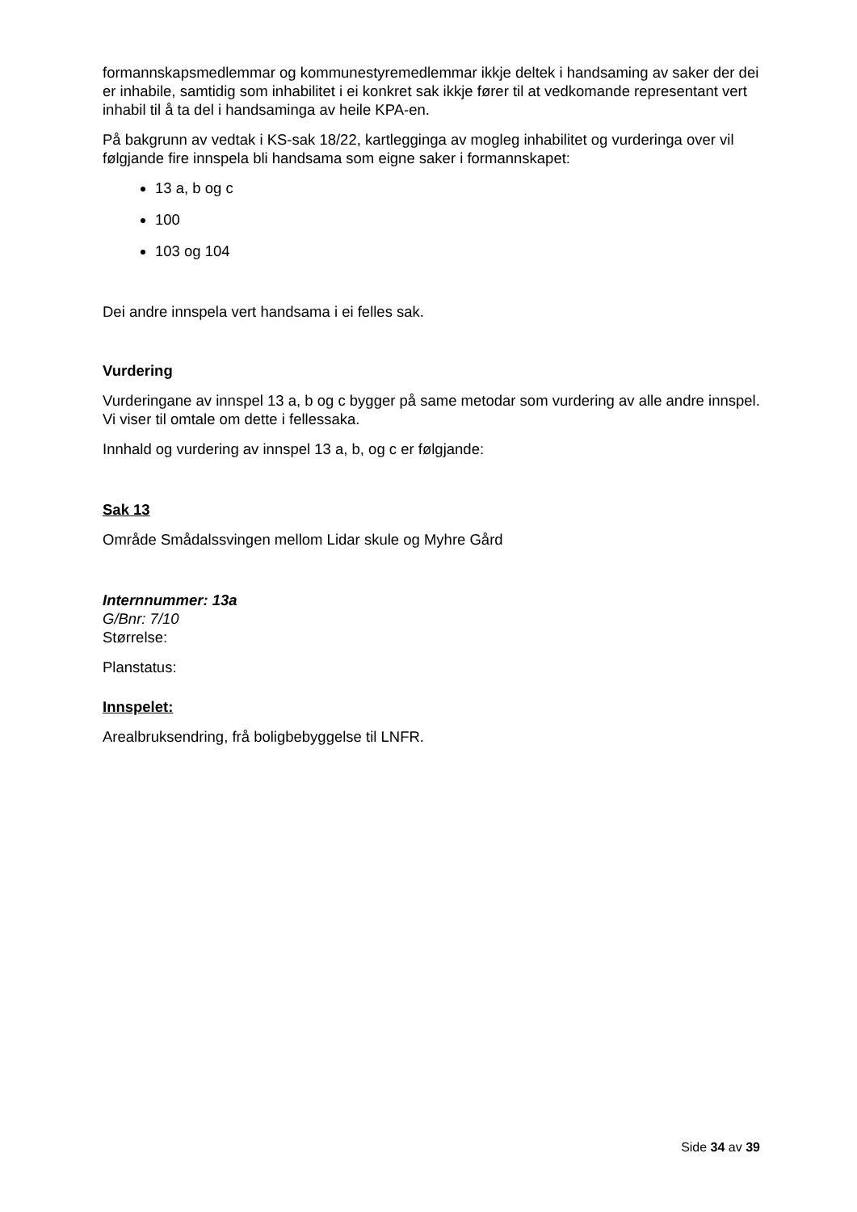formannskapsmedlemmar og kommunestyremedlemmar ikkje deltek i handsaming av saker der dei er inhabile, samtidig som inhabilitet i ei konkret sak ikkje fører til at vedkomande representant vert inhabil til å ta del i handsaminga av heile KPA-en.
På bakgrunn av vedtak i KS-sak 18/22, kartlegginga av mogleg inhabilitet og vurderinga over vil følgjande fire innspela bli handsama som eigne saker i formannskapet:
13 a, b og c
100
103 og 104
Dei andre innspela vert handsama i ei felles sak.
Vurdering
Vurderingane av innspel 13 a, b og c bygger på same metodar som vurdering av alle andre innspel. Vi viser til omtale om dette i fellessaka.
Innhald og vurdering av innspel 13 a, b, og c er følgjande:
Sak 13
Område Smådalssvingen mellom Lidar skule og Myhre Gård
Internnummer: 13a
G/Bnr: 7/10
Størrelse:
Planstatus:
Innspelet:
Arealbruksendring, frå boligbebyggelse til LNFR.
Side 34 av 39